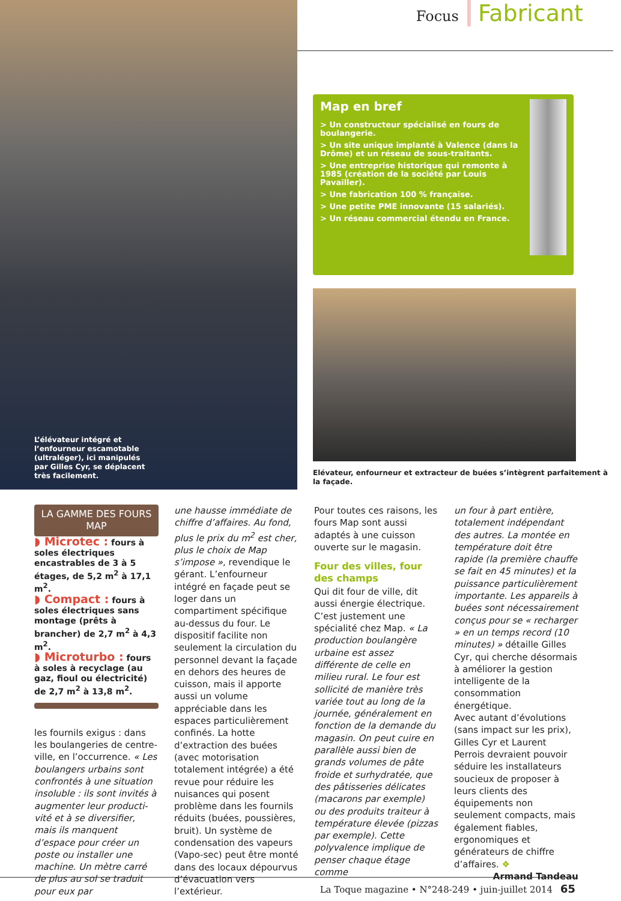L’élévateur intégré et l’enfourneur escamotable (ultraléger), ici manipulés par Gilles Cyr, se déplacent très facilement.
Focus Fabricant
Map en bref
> Un constructeur spécialisé en fours de boulangerie.
> Un site unique implanté à Valence (dans la Drôme) et un réseau de sous-traitants.
> Une entreprise historique qui remonte à 1985 (création de la société par Louis Pavailler).
> Une fabrication 100 % française.
> Une petite PME innovante (15 salariés).
> Un réseau commercial étendu en France.
Elévateur, enfourneur et extracteur de buées s’intègrent parfaitement à la façade.
LA GAMME DES FOURS MAP
◗ Microtec : fours à soles électriques encastrables de 3 à 5 étages, de 5,2 m<sup>2</sup> à 17,1 m<sup>2</sup>.
◗ Compact : fours à soles électriques sans montage (prêts à brancher) de 2,7 m<sup>2</sup> à 4,3 m<sup>2</sup>.
◗ Microturbo : fours à soles à recyclage (au gaz, fioul ou électricité) de 2,7 m<sup>2</sup> à 13,8 m<sup>2</sup>.
les fournils exigus : dans les boulangeries de centre-ville, en l’occurrence. « Les boulangers urbains sont confrontés à une situation insoluble : ils sont invités à augmenter leur producti­vité et à se diversifier, mais ils manquent d’espace pour créer un poste ou installer une machine. Un mètre carré de plus au sol se traduit pour eux par
une hausse immédiate de chiffre d’affaires. Au fond, plus le prix du m<sup>2</sup> est cher, plus le choix de Map s’impose », revendique le gérant. L’enfourneur intégré en façade peut se loger dans un compartiment spécifique au-dessus du four. Le dispositif facilite non seulement la circulation du personnel devant la façade en dehors des heures de cuisson, mais il apporte aussi un volume appréciable dans les espaces particulièrement confinés. La hotte d’extraction des buées (avec motorisation totalement intégrée) a été revue pour réduire les nuisances qui posent problème dans les fournils réduits (buées, poussières, bruit). Un système de condensation des vapeurs (Vapo-sec) peut être monté dans des locaux dépourvus d’évacuation vers l’extérieur.
Pour toutes ces raisons, les fours Map sont aussi adaptés à une cuisson ouverte sur le magasin.
Four des villes, four des champs
Qui dit four de ville, dit aussi énergie électrique. C’est justement une spécialité chez Map. « La production boulangère urbaine est assez différente de celle en milieu rural. Le four est sollicité de manière très variée tout au long de la journée, généralement en fonction de la demande du magasin. On peut cuire en parallèle aussi bien de grands volumes de pâte froide et surhydratée, que des pâtisseries délicates (macarons par exemple) ou des produits traiteur à température élevée (pizzas par exemple). Cette polyvalence implique de penser chaque étage comme
un four à part entière, totalement indépendant des autres. La montée en température doit être rapide (la première chauffe se fait en 45 minutes) et la puissance particulièrement importante. Les appareils à buées sont nécessairement conçus pour se « recharger » en un temps record (10 minutes) » détaille Gilles Cyr, qui cherche désormais à améliorer la gestion intelligente de la consommation énergétique.
Avec autant d’évolutions (sans impact sur les prix), Gilles Cyr et Laurent Perrois devraient pouvoir séduire les installateurs soucieux de proposer à leurs clients des équipements non seulement compacts, mais également fiables, ergonomiques et générateurs de chiffre d’affaires. ❖
Armand Tandeau
La Toque magazine • N°248-249 • juin-juillet 2014 65